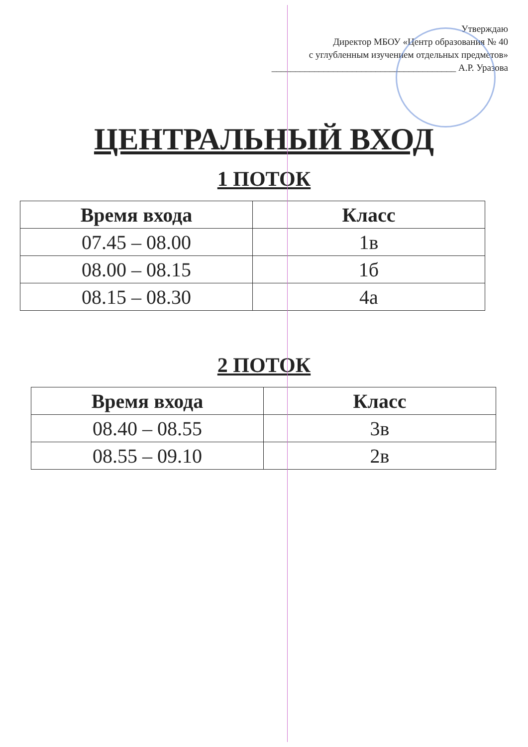Утверждаю
Директор МБОУ «Центр образования № 40
с углубленным изучением отдельных предметов»
_______________________________________ А.Р. Уразова
ЦЕНТРАЛЬНЫЙ ВХОД
1 ПОТОК
| Время входа | Класс |
| --- | --- |
| 07.45 – 08.00 | 1в |
| 08.00 – 08.15 | 1б |
| 08.15 – 08.30 | 4а |
2 ПОТОК
| Время входа | Класс |
| --- | --- |
| 08.40 – 08.55 | 3в |
| 08.55 – 09.10 | 2в |